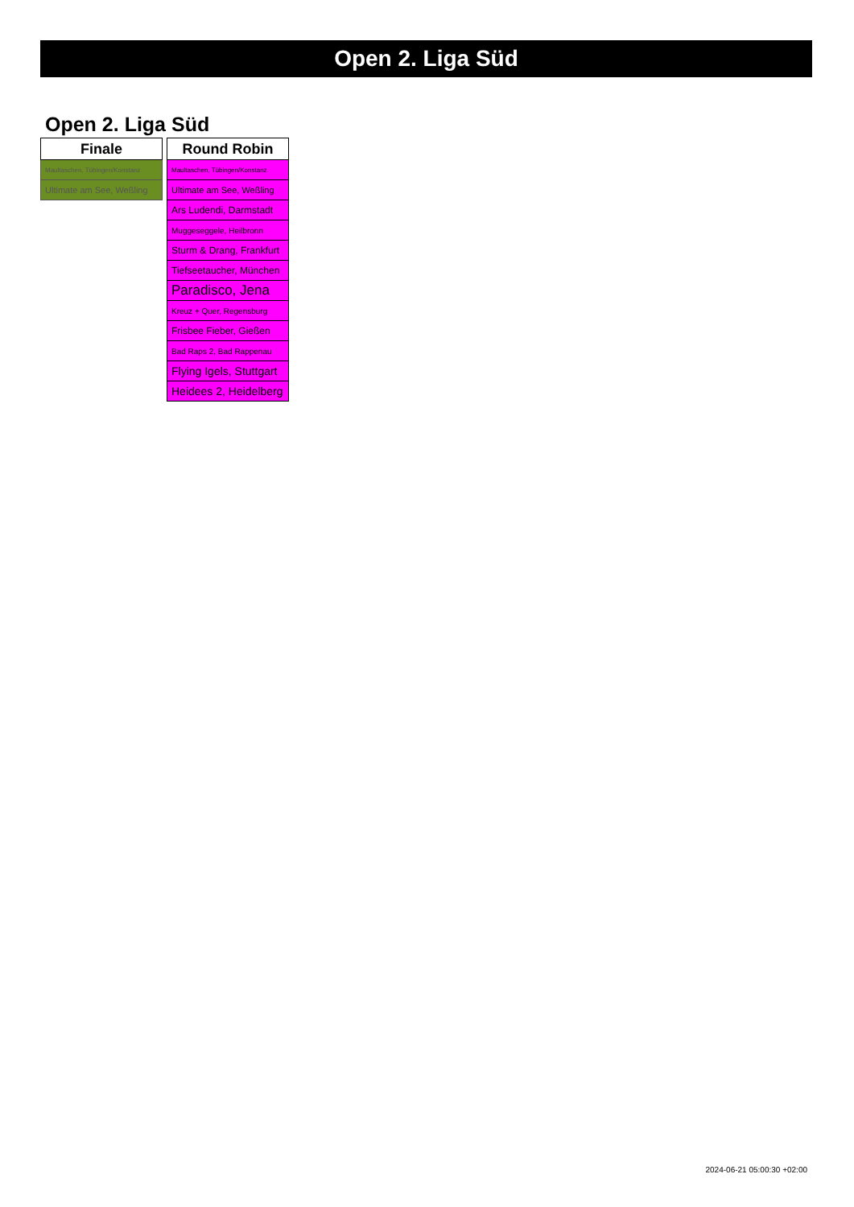Open 2. Liga Süd
Open 2. Liga Süd
| Finale |
| --- |
| Maultaschen, Tübingen/Konstanz |
| Ultimate am See, Weßling |
| Round Robin |
| --- |
| Maultaschen, Tübingen/Konstanz |
| Ultimate am See, Weßling |
| Ars Ludendi, Darmstadt |
| Muggeseggele, Heilbronn |
| Sturm & Drang, Frankfurt |
| Tiefseetaucher, München |
| Paradisco, Jena |
| Kreuz + Quer, Regensburg |
| Frisbee Fieber, Gießen |
| Bad Raps 2, Bad Rappenau |
| Flying Igels, Stuttgart |
| Heidees 2, Heidelberg |
2024-06-21 05:00:30 +02:00